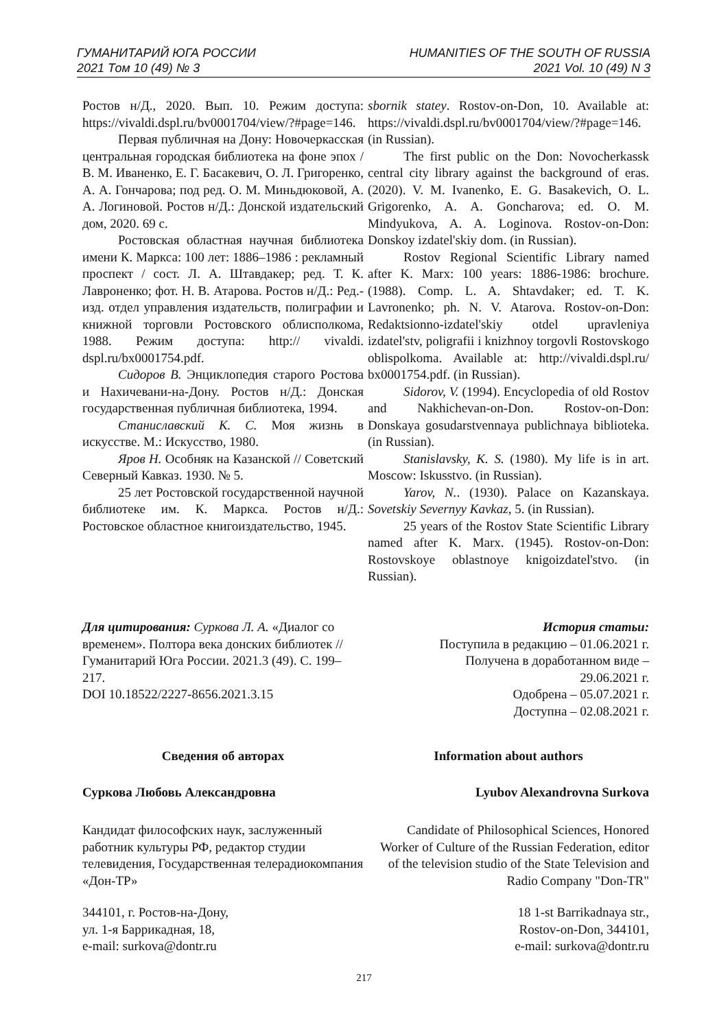ГУМАНИТАРИЙ ЮГА РОССИИ
2021 Том 10 (49) № 3
HUMANITIES OF THE SOUTH OF RUSSIA
2021 Vol. 10 (49) N 3
Ростов н/Д., 2020. Вып. 10. Режим доступа: https://vivaldi.dspl.ru/bv0001704/view/?#page=146.
Первая публичная на Дону: Новочеркасская центральная городская библиотека на фоне эпох / В. М. Иваненко, Е. Г. Басакевич, О. Л. Григоренко, А. А. Гончарова; под ред. О. М. Миньдюковой, А. А. Логиновой. Ростов н/Д.: Донской издательский дом, 2020. 69 с.
Ростовская областная научная библиотека имени К. Маркса: 100 лет: 1886–1986 : рекламный проспект / сост. Л. А. Штавдакер; ред. Т. К. Лавроненко; фот. Н. В. Атарова. Ростов н/Д.: Ред.-изд. отдел управления издательств, полиграфии и книжной торговли Ростовского облисполкома, 1988. Режим доступа: http:// vivaldi. dspl.ru/bx0001754.pdf.
Сидоров В. Энциклопедия старого Ростова и Нахичевани-на-Дону. Ростов н/Д.: Донская государственная публичная библиотека, 1994.
Станиславский К. С. Моя жизнь в искусстве. М.: Искусство, 1980.
Яров Н. Особняк на Казанской // Советский Северный Кавказ. 1930. № 5.
25 лет Ростовской государственной научной библиотеке им. К. Маркса. Ростов н/Д.: Ростовское областное книгоиздательство, 1945.
sbornik statey. Rostov-on-Don, 10. Available at: https://vivaldi.dspl.ru/bv0001704/view/?#page=146. (in Russian).
The first public on the Don: Novocherkassk central city library against the background of eras. (2020). V. M. Ivanenko, E. G. Basakevich, O. L. Grigorenko, A. A. Goncharova; ed. O. M. Mindyukova, A. A. Loginova. Rostov-on-Don: Donskoy izdatel'skiy dom. (in Russian).
Rostov Regional Scientific Library named after K. Marx: 100 years: 1886-1986: brochure. (1988). Comp. L. A. Shtavdaker; ed. T. K. Lavronenko; ph. N. V. Atarova. Rostov-on-Don: Redaktsionno-izdatel'skiy otdel upravleniya izdatel'stv, poligrafii i knizhnoy torgovli Rostovskogo oblispolkoma. Available at: http://vivaldi.dspl.ru/ bx0001754.pdf. (in Russian).
Sidorov, V. (1994). Encyclopedia of old Rostov and Nakhichevan-on-Don. Rostov-on-Don: Donskaya gosudarstvennaya publichnaya biblioteka. (in Russian).
Stanislavsky, K. S. (1980). My life is in art. Moscow: Iskusstvo. (in Russian).
Yarov, N.. (1930). Palace on Kazanskaya. Sovetskiy Severnyy Kavkaz, 5. (in Russian).
25 years of the Rostov State Scientific Library named after K. Marx. (1945). Rostov-on-Don: Rostovskoye oblastnoye knigoizdatel'stvo. (in Russian).
Для цитирования: Суркова Л. А. «Диалог со временем». Полтора века донских библиотек // Гуманитарий Юга России. 2021.3 (49). С. 199–217.
DOI 10.18522/2227-8656.2021.3.15
История статьи:
Поступила в редакцию – 01.06.2021 г.
Получена в доработанном виде –
29.06.2021 г.
Одобрена – 05.07.2021 г.
Доступна – 02.08.2021 г.
Сведения об авторах Information about authors
Суркова Любовь Александровна Lyubov Alexandrovna Surkova
Кандидат философских наук, заслуженный работник культуры РФ, редактор студии телевидения, Государственная телерадиокомпания «Дон-ТР»
Candidate of Philosophical Sciences, Honored Worker of Culture of the Russian Federation, editor of the television studio of the State Television and Radio Company "Don-TR"
344101, г. Ростов-на-Дону,
ул. 1-я Баррикадная, 18,
e-mail: surkova@dontr.ru
18 1-st Barrikadnaya str.,
Rostov-on-Don, 344101,
e-mail: surkova@dontr.ru
217